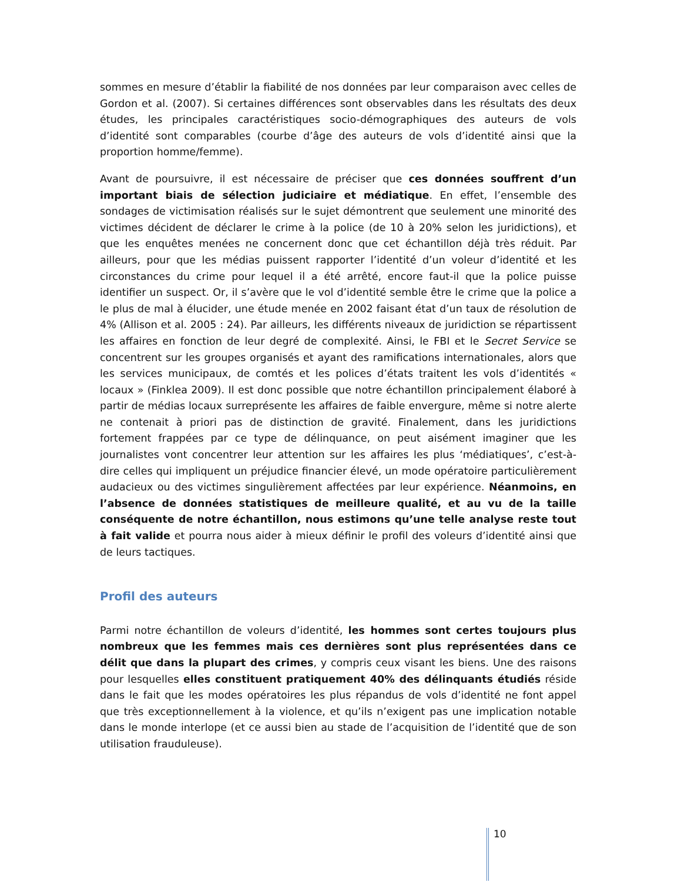sommes en mesure d’établir la fiabilité de nos données par leur comparaison avec celles de Gordon et al. (2007). Si certaines différences sont observables dans les résultats des deux études, les principales caractéristiques socio-démographiques des auteurs de vols d’identité sont comparables (courbe d’âge des auteurs de vols d’identité ainsi que la proportion homme/femme).
Avant de poursuivre, il est nécessaire de préciser que ces données souffrent d’un important biais de sélection judiciaire et médiatique. En effet, l’ensemble des sondages de victimisation réalisés sur le sujet démontrent que seulement une minorité des victimes décident de déclarer le crime à la police (de 10 à 20% selon les juridictions), et que les enquêtes menées ne concernent donc que cet échantillon déjà très réduit. Par ailleurs, pour que les médias puissent rapporter l’identité d’un voleur d’identité et les circonstances du crime pour lequel il a été arrêté, encore faut-il que la police puisse identifier un suspect. Or, il s’avère que le vol d’identité semble être le crime que la police a le plus de mal à élucider, une étude menée en 2002 faisant état d’un taux de résolution de 4% (Allison et al. 2005 : 24). Par ailleurs, les différents niveaux de juridiction se répartissent les affaires en fonction de leur degré de complexité. Ainsi, le FBI et le Secret Service se concentrent sur les groupes organisés et ayant des ramifications internationales, alors que les services municipaux, de comtés et les polices d’états traitent les vols d’identités « locaux » (Finklea 2009). Il est donc possible que notre échantillon principalement élaboré à partir de médias locaux surreprésente les affaires de faible envergure, même si notre alerte ne contenait à priori pas de distinction de gravité. Finalement, dans les juridictions fortement frappées par ce type de délinquance, on peut aisément imaginer que les journalistes vont concentrer leur attention sur les affaires les plus ‘médiatiques’, c’est-à-dire celles qui impliquent un préjudice financier élevé, un mode opératoire particulièrement audacieux ou des victimes singulièrement affectées par leur expérience. Néanmoins, en l’absence de données statistiques de meilleure qualité, et au vu de la taille conséquente de notre échantillon, nous estimons qu’une telle analyse reste tout à fait valide et pourra nous aider à mieux définir le profil des voleurs d’identité ainsi que de leurs tactiques.
Profil des auteurs
Parmi notre échantillon de voleurs d’identité, les hommes sont certes toujours plus nombreux que les femmes mais ces dernières sont plus représentées dans ce délit que dans la plupart des crimes, y compris ceux visant les biens. Une des raisons pour lesquelles elles constituent pratiquement 40% des délinquants étudiés réside dans le fait que les modes opératoires les plus répandus de vols d’identité ne font appel que très exceptionnellement à la violence, et qu’ils n’exigent pas une implication notable dans le monde interlope (et ce aussi bien au stade de l’acquisition de l’identité que de son utilisation frauduleuse).
10